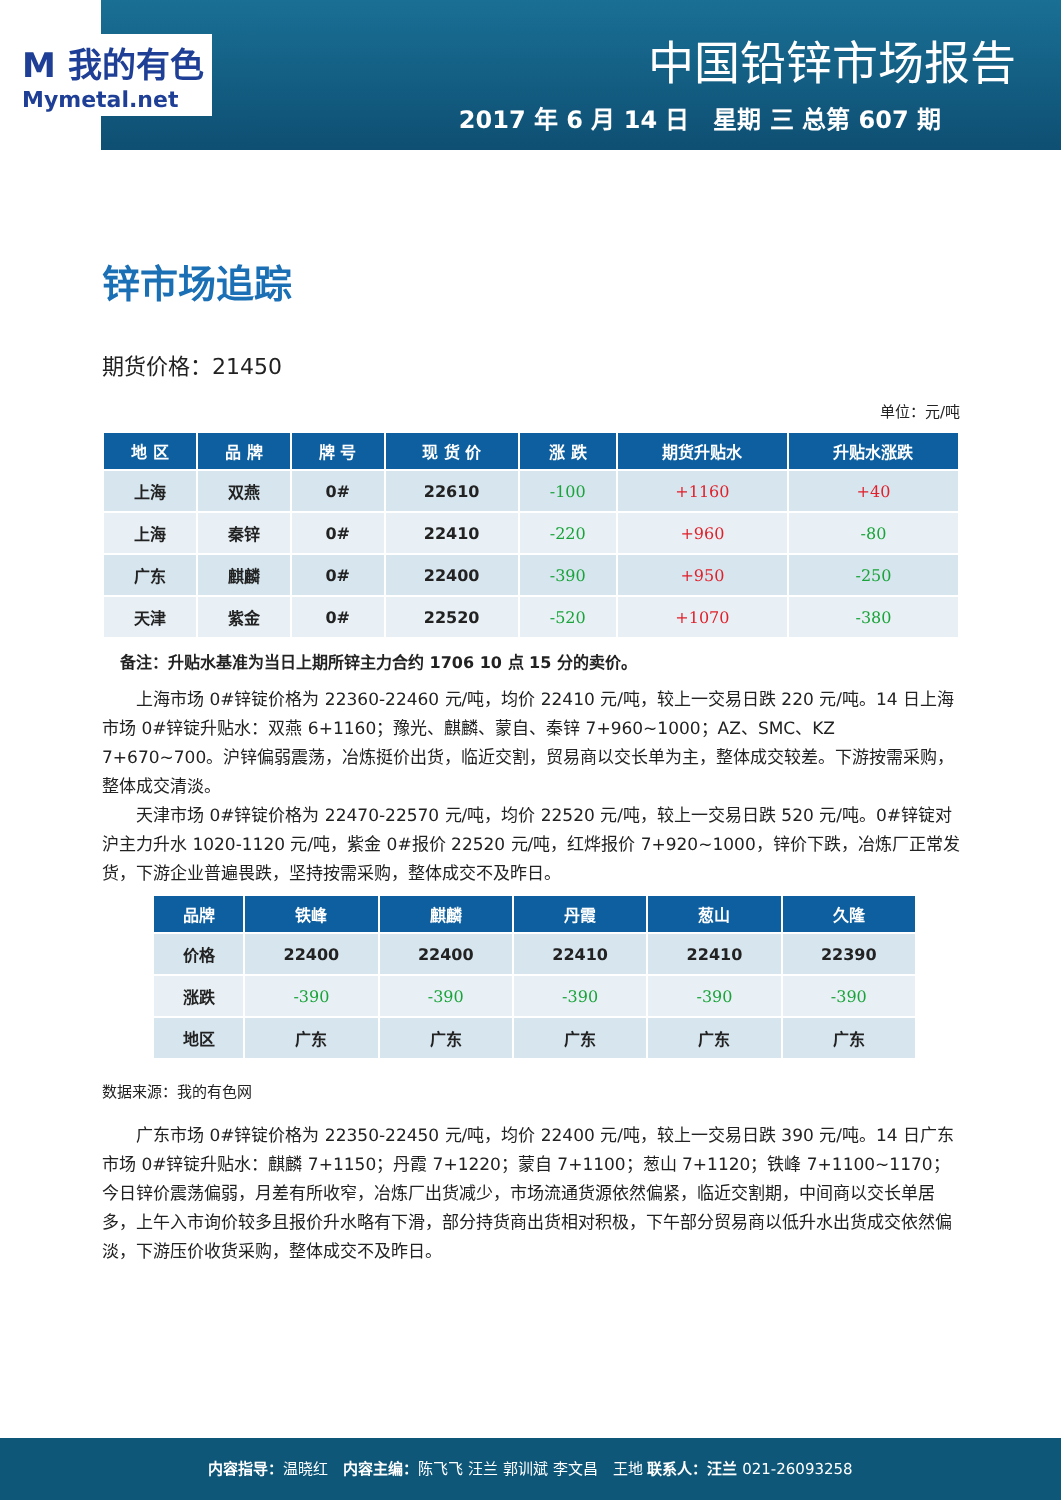M 我的有色
Mymetal.net
中国铅锌市场报告
2017 年 6 月 14 日　星期 三 总第 607 期
锌市场追踪
期货价格：21450
单位：元/吨
| 地 区 | 品 牌 | 牌 号 | 现 货 价 | 涨 跌 | 期货升贴水 | 升贴水涨跌 |
| --- | --- | --- | --- | --- | --- | --- |
| 上海 | 双燕 | 0# | 22610 | -100 | +1160 | +40 |
| 上海 | 秦锌 | 0# | 22410 | -220 | +960 | -80 |
| 广东 | 麒麟 | 0# | 22400 | -390 | +950 | -250 |
| 天津 | 紫金 | 0# | 22520 | -520 | +1070 | -380 |
备注：升贴水基准为当日上期所锌主力合约 1706 10 点 15 分的卖价。
上海市场 0#锌锭价格为 22360-22460 元/吨，均价 22410 元/吨，较上一交易日跌 220 元/吨。14 日上海市场 0#锌锭升贴水：双燕 6+1160；豫光、麒麟、蒙自、秦锌 7+960~1000；AZ、SMC、KZ 7+670~700。沪锌偏弱震荡，冶炼挺价出货，临近交割，贸易商以交长单为主，整体成交较差。下游按需采购，整体成交清淡。
天津市场 0#锌锭价格为 22470-22570 元/吨，均价 22520 元/吨，较上一交易日跌 520 元/吨。0#锌锭对沪主力升水 1020-1120 元/吨，紫金 0#报价 22520 元/吨，红烨报价 7+920~1000，锌价下跌，冶炼厂正常发货，下游企业普遍畏跌，坚持按需采购，整体成交不及昨日。
| 品牌 | 铁峰 | 麒麟 | 丹霞 | 葱山 | 久隆 |
| --- | --- | --- | --- | --- | --- |
| 价格 | 22400 | 22400 | 22410 | 22410 | 22390 |
| 涨跌 | -390 | -390 | -390 | -390 | -390 |
| 地区 | 广东 | 广东 | 广东 | 广东 | 广东 |
数据来源：我的有色网
广东市场 0#锌锭价格为 22350-22450 元/吨，均价 22400 元/吨，较上一交易日跌 390 元/吨。14 日广东市场 0#锌锭升贴水：麒麟 7+1150；丹霞 7+1220；蒙自 7+1100；葱山 7+1120；铁峰 7+1100~1170；今日锌价震荡偏弱，月差有所收窄，冶炼厂出货减少，市场流通货源依然偏紧，临近交割期，中间商以交长单居多，上午入市询价较多且报价升水略有下滑，部分持货商出货相对积极，下午部分贸易商以低升水出货成交依然偏淡，下游压价收货采购，整体成交不及昨日。
内容指导：温晓红　内容主编：陈飞飞 汪兰 郭训斌 李文昌　王地 联系人：汪兰 021-26093258